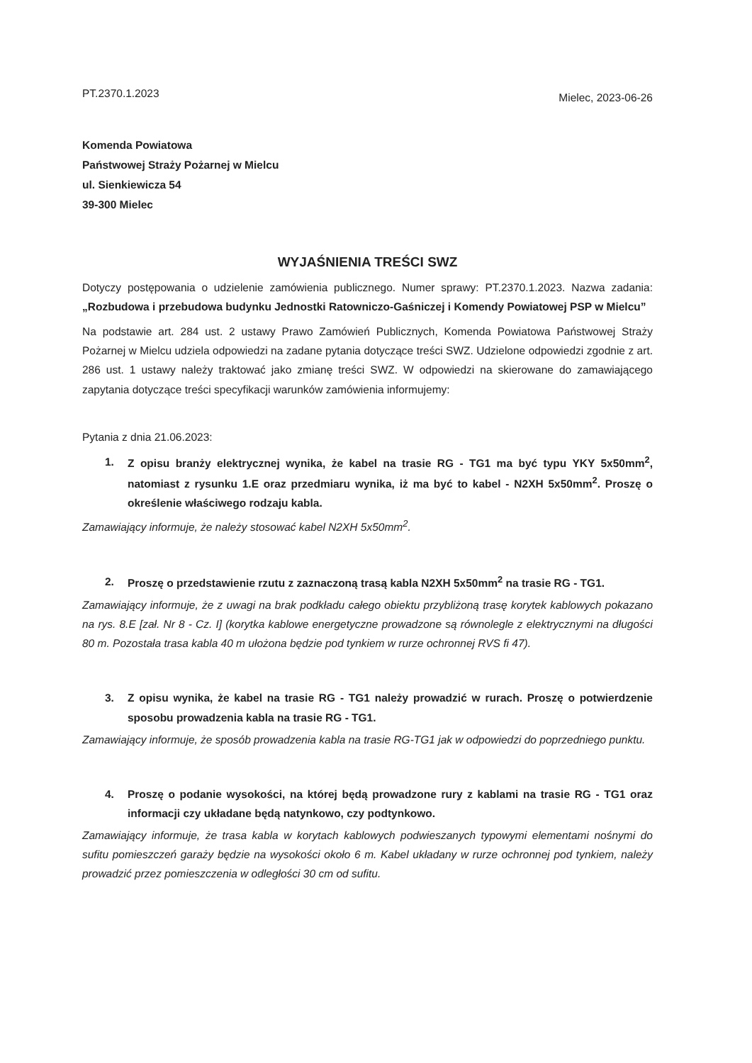PT.2370.1.2023
Mielec, 2023-06-26
Komenda Powiatowa
Państwowej Straży Pożarnej w Mielcu
ul. Sienkiewicza 54
39-300 Mielec
WYJAŚNIENIA TREŚCI SWZ
Dotyczy postępowania o udzielenie zamówienia publicznego. Numer sprawy: PT.2370.1.2023. Nazwa zadania: „Rozbudowa i przebudowa budynku Jednostki Ratowniczo-Gaśniczej i Komendy Powiatowej PSP w Mielcu”
Na podstawie art. 284 ust. 2 ustawy Prawo Zamówień Publicznych, Komenda Powiatowa Państwowej Straży Pożarnej w Mielcu udziela odpowiedzi na zadane pytania dotyczące treści SWZ. Udzielone odpowiedzi zgodnie z art. 286 ust. 1 ustawy należy traktować jako zmianę treści SWZ. W odpowiedzi na skierowane do zamawiającego zapytania dotyczące treści specyfikacji warunków zamówienia informujemy:
Pytania z dnia 21.06.2023:
1. Z opisu branży elektrycznej wynika, że kabel na trasie RG - TG1 ma być typu YKY 5x50mm<sup>2</sup>, natomiast z rysunku 1.E oraz przedmiaru wynika, iż ma być to kabel - N2XH 5x50mm<sup>2</sup>. Proszę o określenie właściwego rodzaju kabla.
Zamawiający informuje, że należy stosować kabel N2XH 5x50mm<sup>2</sup>.
2. Proszę o przedstawienie rzutu z zaznaczoną trasą kabla N2XH 5x50mm<sup>2</sup> na trasie RG - TG1.
Zamawiający informuje, że z uwagi na brak podkładu całego obiektu przybliżoną trasę korytek kablowych pokazano na rys. 8.E [zał. Nr 8 - Cz. I] (korytka kablowe energetyczne prowadzone są równolegle z elektrycznymi na długości 80 m. Pozostała trasa kabla 40 m ułożona będzie pod tynkiem w rurze ochronnej RVS fi 47).
3. Z opisu wynika, że kabel na trasie RG - TG1 należy prowadzić w rurach. Proszę o potwierdzenie sposobu prowadzenia kabla na trasie RG - TG1.
Zamawiający informuje, że sposób prowadzenia kabla na trasie RG-TG1 jak w odpowiedzi do poprzedniego punktu.
4. Proszę o podanie wysokości, na której będą prowadzone rury z kablami na trasie RG - TG1 oraz informacji czy układane będą natynkowo, czy podtynkowo.
Zamawiający informuje, że trasa kabla w korytach kablowych podwieszanych typowymi elementami nośnymi do sufitu pomieszczeń garaży będzie na wysokości około 6 m. Kabel układany w rurze ochronnej pod tynkiem, należy prowadzić przez pomieszczenia w odległości 30 cm od sufitu.